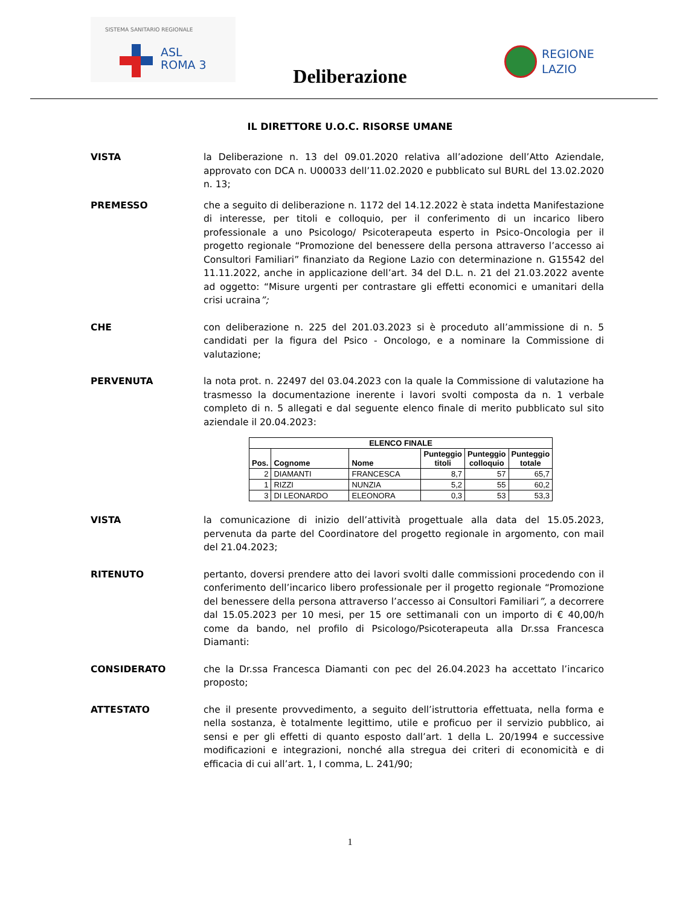SISTEMA SANITARIO REGIONALE
ASL
ROMA 3
Deliberazione
REGIONE
LAZIO
IL DIRETTORE U.O.C. RISORSE UMANE
VISTA la Deliberazione n. 13 del 09.01.2020 relativa all’adozione dell’Atto Aziendale, approvato con DCA n. U00033 dell’11.02.2020 e pubblicato sul BURL del 13.02.2020 n. 13;
PREMESSO che a seguito di deliberazione n. 1172 del 14.12.2022 è stata indetta Manifestazione di interesse, per titoli e colloquio, per il conferimento di un incarico libero professionale a uno Psicologo/ Psicoterapeuta esperto in Psico-Oncologia per il progetto regionale “Promozione del benessere della persona attraverso l’accesso ai Consultori Familiari” finanziato da Regione Lazio con determinazione n. G15542 del 11.11.2022, anche in applicazione dell’art. 34 del D.L. n. 21 del 21.03.2022 avente ad oggetto: “Misure urgenti per contrastare gli effetti economici e umanitari della crisi ucraina”;
CHE con deliberazione n. 225 del 201.03.2023 si è proceduto all’ammissione di n. 5 candidati per la figura del Psico - Oncologo, e a nominare la Commissione di valutazione;
PERVENUTA la nota prot. n. 22497 del 03.04.2023 con la quale la Commissione di valutazione ha trasmesso la documentazione inerente i lavori svolti composta da n. 1 verbale completo di n. 5 allegati e dal seguente elenco finale di merito pubblicato sul sito aziendale il 20.04.2023:
| ELENCO FINALE | | | | | |
| --- | --- | --- | --- | --- | --- |
| Pos. | Cognome | Nome | Punteggio titoli | Punteggio colloquio | Punteggio totale |
| 2 | DIAMANTI | FRANCESCA | 8,7 | 57 | 65,7 |
| 1 | RIZZI | NUNZIA | 5,2 | 55 | 60,2 |
| 3 | DI LEONARDO | ELEONORA | 0,3 | 53 | 53,3 |
VISTA la comunicazione di inizio dell’attività progettuale alla data del 15.05.2023, pervenuta da parte del Coordinatore del progetto regionale in argomento, con mail del 21.04.2023;
RITENUTO pertanto, doversi prendere atto dei lavori svolti dalle commissioni procedendo con il conferimento dell’incarico libero professionale per il progetto regionale “Promozione del benessere della persona attraverso l’accesso ai Consultori Familiari”, a decorrere dal 15.05.2023 per 10 mesi, per 15 ore settimanali con un importo di € 40,00/h come da bando, nel profilo di Psicologo/Psicoterapeuta alla Dr.ssa Francesca Diamanti:
CONSIDERATO che la Dr.ssa Francesca Diamanti con pec del 26.04.2023 ha accettato l’incarico proposto;
ATTESTATO che il presente provvedimento, a seguito dell’istruttoria effettuata, nella forma e nella sostanza, è totalmente legittimo, utile e proficuo per il servizio pubblico, ai sensi e per gli effetti di quanto esposto dall’art. 1 della L. 20/1994 e successive modificazioni e integrazioni, nonché alla stregua dei criteri di economicità e di efficacia di cui all’art. 1, I comma, L. 241/90;
1